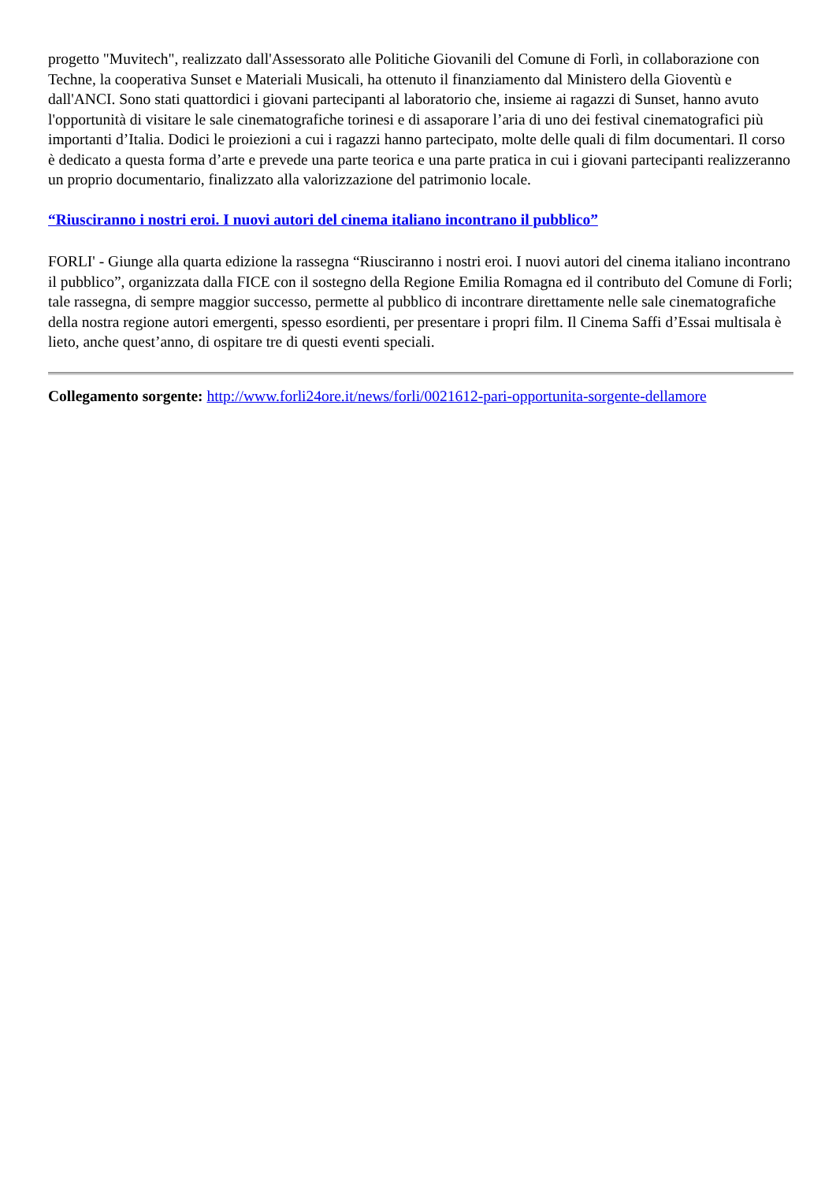progetto "Muvitech", realizzato dall'Assessorato alle Politiche Giovanili del Comune di Forlì, in collaborazione con Techne, la cooperativa Sunset e Materiali Musicali, ha ottenuto il finanziamento dal Ministero della Gioventù e dall'ANCI. Sono stati quattordici i giovani partecipanti al laboratorio che, insieme ai ragazzi di Sunset, hanno avuto l'opportunità di visitare le sale cinematografiche torinesi e di assaporare l’aria di uno dei festival cinematografici più importanti d’Italia. Dodici le proiezioni a cui i ragazzi hanno partecipato, molte delle quali di film documentari. Il corso è dedicato a questa forma d’arte e prevede una parte teorica e una parte pratica in cui i giovani partecipanti realizzeranno un proprio documentario, finalizzato alla valorizzazione del patrimonio locale.
“Riusciranno i nostri eroi. I nuovi autori del cinema italiano incontrano il pubblico”
FORLI' - Giunge alla quarta edizione la rassegna “Riusciranno i nostri eroi. I nuovi autori del cinema italiano incontrano il pubblico”, organizzata dalla FICE con il sostegno della Regione Emilia Romagna ed il contributo del Comune di Forli; tale rassegna, di sempre maggior successo, permette al pubblico di incontrare direttamente nelle sale cinematografiche della nostra regione autori emergenti, spesso esordienti, per presentare i propri film. Il Cinema Saffi d’Essai multisala è lieto, anche quest’anno, di ospitare tre di questi eventi speciali.
Collegamento sorgente: http://www.forli24ore.it/news/forli/0021612-pari-opportunita-sorgente-dellamore